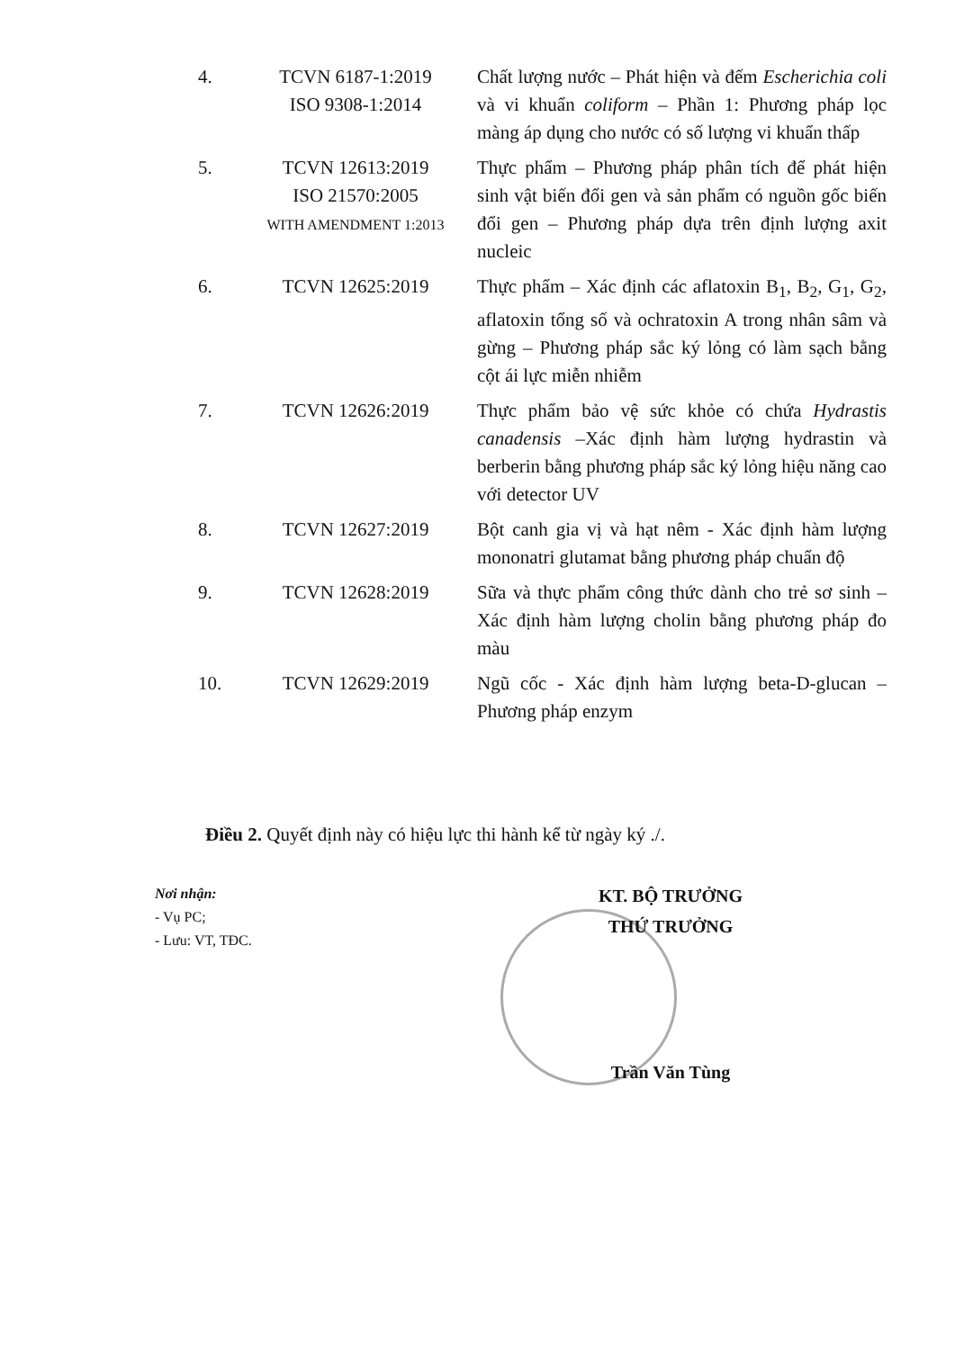| 4. | TCVN 6187-1:2019 ISO 9308-1:2014 | Chất lượng nước – Phát hiện và đếm Escherichia coli và vi khuẩn coliform – Phần 1: Phương pháp lọc màng áp dụng cho nước có số lượng vi khuẩn thấp |
| 5. | TCVN 12613:2019 ISO 21570:2005 WITH AMENDMENT 1:2013 | Thực phẩm – Phương pháp phân tích để phát hiện sinh vật biến đổi gen và sản phẩm có nguồn gốc biến đổi gen – Phương pháp dựa trên định lượng axit nucleic |
| 6. | TCVN 12625:2019 | Thực phẩm – Xác định các aflatoxin B<sub>1</sub>, B<sub>2</sub>, G<sub>1</sub>, G<sub>2</sub>, aflatoxin tổng số và ochratoxin A trong nhân sâm và gừng – Phương pháp sắc ký lỏng có làm sạch bằng cột ái lực miễn nhiễm |
| 7. | TCVN 12626:2019 | Thực phẩm bảo vệ sức khỏe có chứa Hydrastis canadensis –Xác định hàm lượng hydrastin và berberin bằng phương pháp sắc ký lỏng hiệu năng cao với detector UV |
| 8. | TCVN 12627:2019 | Bột canh gia vị và hạt nêm - Xác định hàm lượng mononatri glutamat bằng phương pháp chuẩn độ |
| 9. | TCVN 12628:2019 | Sữa và thực phẩm công thức dành cho trẻ sơ sinh – Xác định hàm lượng cholin bằng phương pháp đo màu |
| 10. | TCVN 12629:2019 | Ngũ cốc - Xác định hàm lượng beta-D-glucan – Phương pháp enzym |
Điều 2. Quyết định này có hiệu lực thi hành kể từ ngày ký ./.
Nơi nhận:
- Vụ PC;
- Lưu: VT, TĐC.
KT. BỘ TRƯỞNG
THỨ TRƯỞNG
Trần Văn Tùng